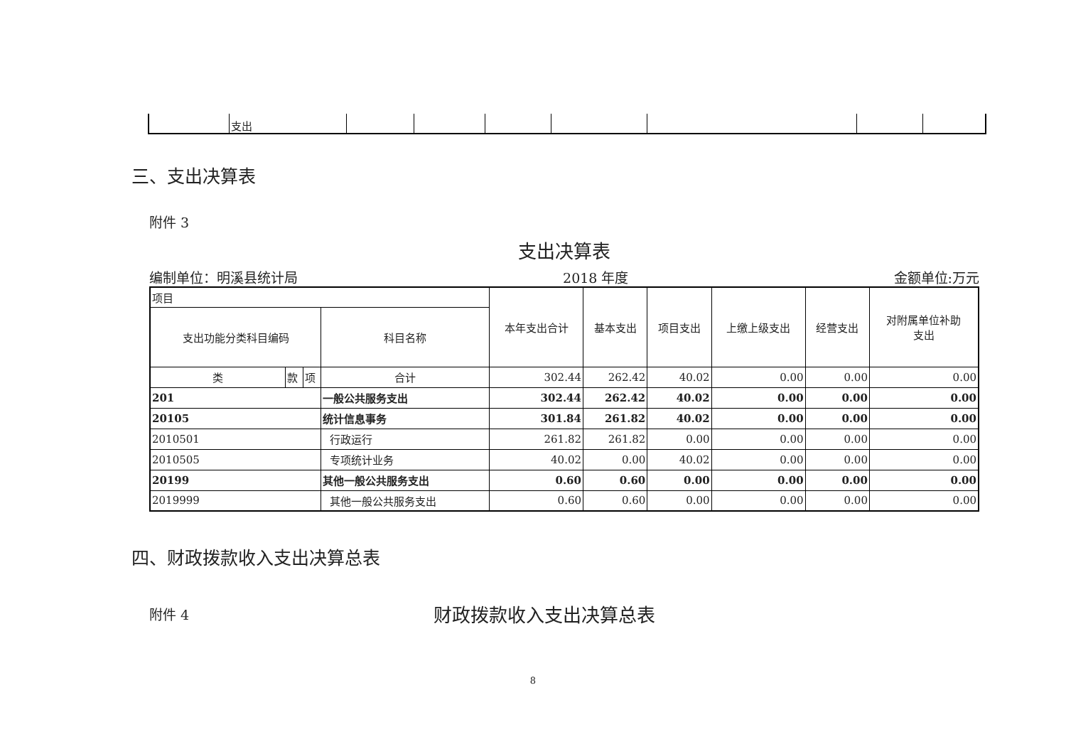| | 支出 | | | | | | | |
三、支出决算表
附件 3
支出决算表
编制单位：明溪县统计局 2018 年度 金额单位:万元
| 项目 | | | | 本年支出合计 | 基本支出 | 项目支出 | 上缴上级支出 | 经营支出 | 对附属单位补助 支出 |
| 支出功能分类科目编码 | | | 科目名称 | | | | | | |
| 类 | 款 | 项 | 合计 | 302.44 | 262.42 | 40.02 | 0.00 | 0.00 | 0.00 |
| 201 | | | 一般公共服务支出 | 302.44 | 262.42 | 40.02 | 0.00 | 0.00 | 0.00 |
| 20105 | | | 统计信息事务 | 301.84 | 261.82 | 40.02 | 0.00 | 0.00 | 0.00 |
| 2010501 | | | 行政运行 | 261.82 | 261.82 | 0.00 | 0.00 | 0.00 | 0.00 |
| 2010505 | | | 专项统计业务 | 40.02 | 0.00 | 40.02 | 0.00 | 0.00 | 0.00 |
| 20199 | | | 其他一般公共服务支出 | 0.60 | 0.60 | 0.00 | 0.00 | 0.00 | 0.00 |
| 2019999 | | | 其他一般公共服务支出 | 0.60 | 0.60 | 0.00 | 0.00 | 0.00 | 0.00 |
四、财政拨款收入支出决算总表
附件 4 财政拨款收入支出决算总表
8